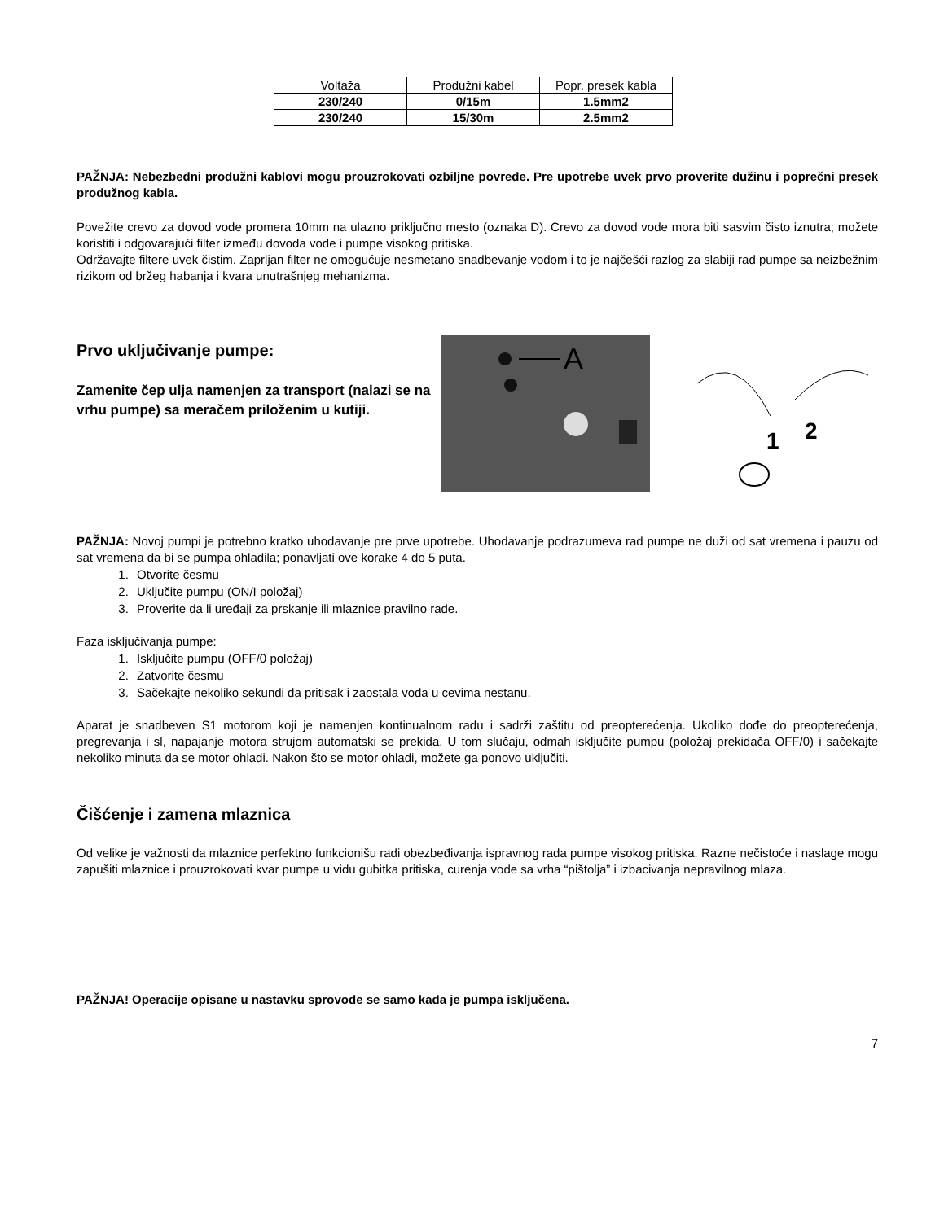| Voltaža | Produžni kabel | Popr. presek kabla |
| 230/240 | 0/15m | 1.5mm2 |
| 230/240 | 15/30m | 2.5mm2 |
PAŽNJA: Nebezbedni produžni kablovi mogu prouzrokovati ozbiljne povrede. Pre upotrebe uvek prvo proverite dužinu i poprečni presek produžnog kabla.
Povežite crevo za dovod vode promera 10mm na ulazno priključno mesto (oznaka D). Crevo za dovod vode mora biti sasvim čisto iznutra; možete koristiti i odgovarajući filter između dovoda vode i pumpe visokog pritiska.
Održavajte filtere uvek čistim. Zaprljan filter ne omogućuje nesmetano snadbevanje vodom i to je najčešći razlog za slabiji rad pumpe sa neizbežnim rizikom od bržeg habanja i kvara unutrašnjeg mehanizma.
Prvo uključivanje pumpe:
Zamenite čep ulja namenjen za transport (nalazi se na vrhu pumpe) sa meračem priloženim u kutiji.
A
1
2
PAŽNJA: Novoj pumpi je potrebno kratko uhodavanje pre prve upotrebe. Uhodavanje podrazumeva rad pumpe ne duži od sat vremena i pauzu od sat vremena da bi se pumpa ohladila; ponavljati ove korake 4 do 5 puta.
1. Otvorite česmu
2. Uključite pumpu (ON/I položaj)
3. Proverite da li uređaji za prskanje ili mlaznice pravilno rade.
Faza isključivanja pumpe:
1. Isključite pumpu (OFF/0 položaj)
2. Zatvorite česmu
3. Sačekajte nekoliko sekundi da pritisak i zaostala voda u cevima nestanu.
Aparat je snadbeven S1 motorom koji je namenjen kontinualnom radu i sadrži zaštitu od preopterećenja. Ukoliko dođe do preopterećenja, pregrevanja i sl, napajanje motora strujom automatski se prekida. U tom slučaju, odmah isključite pumpu (položaj prekidača OFF/0) i sačekajte nekoliko minuta da se motor ohladi. Nakon što se motor ohladi, možete ga ponovo uključiti.
Čišćenje i zamena mlaznica
Od velike je važnosti da mlaznice perfektno funkcionišu radi obezbeđivanja ispravnog rada pumpe visokog pritiska. Razne nečistoće i naslage mogu zapušiti mlaznice i prouzrokovati kvar pumpe u vidu gubitka pritiska, curenja vode sa vrha “pištolja” i izbacivanja nepravilnog mlaza.
PAŽNJA! Operacije opisane u nastavku sprovode se samo kada je pumpa isključena.
7